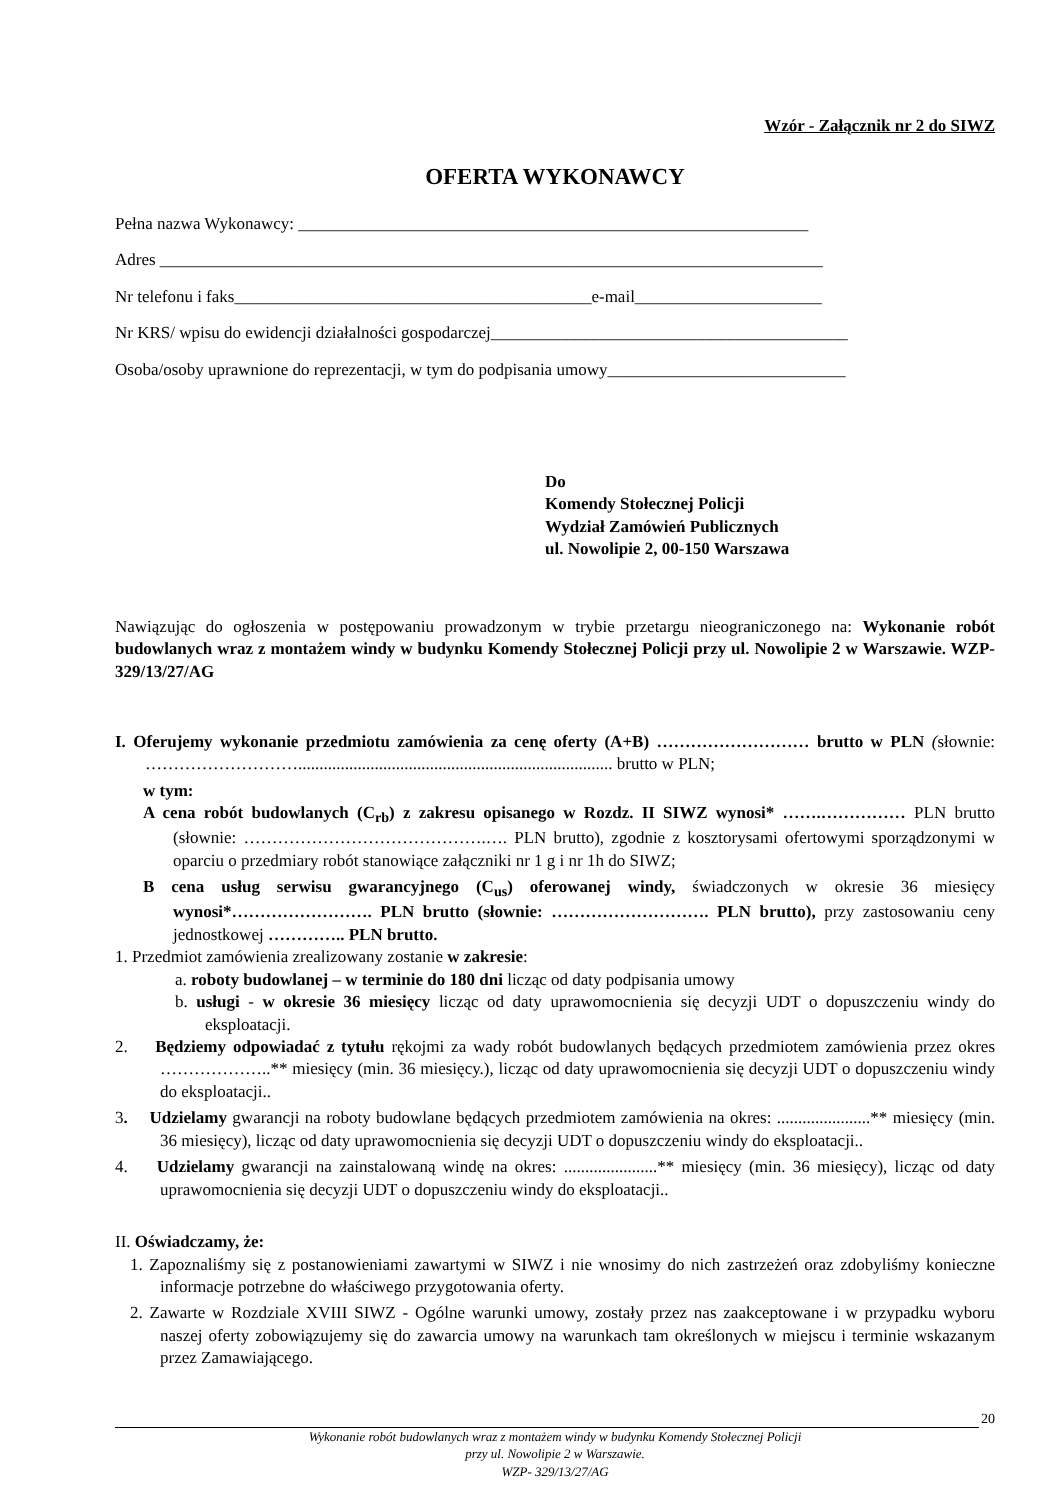Wzór - Załącznik nr 2 do SIWZ
OFERTA WYKONAWCY
Pełna nazwa Wykonawcy: ____________________________________________________________
Adres ______________________________________________________________________________
Nr telefonu i faks__________________________________________e-mail______________________
Nr KRS/ wpisu do ewidencji działalności gospodarczej__________________________________________
Osoba/osoby uprawnione do reprezentacji, w tym do podpisania umowy____________________________
Do
Komendy Stołecznej Policji
Wydział Zamówień Publicznych
ul. Nowolipie 2, 00-150 Warszawa
Nawiązując do ogłoszenia w postępowaniu prowadzonym w trybie przetargu nieograniczonego na: Wykonanie robót budowlanych wraz z montażem windy w budynku Komendy Stołecznej Policji przy ul. Nowolipie 2 w Warszawie. WZP- 329/13/27/AG
I. Oferujemy wykonanie przedmiotu zamówienia za cenę oferty (A+B) ……………………… brutto w PLN (słownie: ……………………….......................................................................... brutto w PLN;
w tym:
A cena robót budowlanych (C<sub>rb</sub>) z zakresu opisanego w Rozdz. II SIWZ wynosi* …….…………… PLN brutto (słownie: …………………………………….…. PLN brutto), zgodnie z kosztorysami ofertowymi sporządzonymi w oparciu o przedmiary robót stanowiące załączniki nr 1 g i nr 1h do SIWZ;
B cena usług serwisu gwarancyjnego (C<sub>us</sub>) oferowanej windy, świadczonych w okresie 36 miesięcy wynosi*……………………. PLN brutto (słownie: ………………………. PLN brutto), przy zastosowaniu ceny jednostkowej ………….. PLN brutto.
1. Przedmiot zamówienia zrealizowany zostanie w zakresie:
a. roboty budowlanej – w terminie do 180 dni licząc od daty podpisania umowy
b. usługi - w okresie 36 miesięcy licząc od daty uprawomocnienia się decyzji UDT o dopuszczeniu windy do eksploatacji.
2. Będziemy odpowiadać z tytułu rękojmi za wady robót budowlanych będących przedmiotem zamówienia przez okres ………………..** miesięcy (min. 36 miesięcy.), licząc od daty uprawomocnienia się decyzji UDT o dopuszczeniu windy do eksploatacji..
3. Udzielamy gwarancji na roboty budowlane będących przedmiotem zamówienia na okres: ......................** miesięcy (min. 36 miesięcy), licząc od daty uprawomocnienia się decyzji UDT o dopuszczeniu windy do eksploatacji..
4. Udzielamy gwarancji na zainstalowaną windę na okres: ......................** miesięcy (min. 36 miesięcy), licząc od daty uprawomocnienia się decyzji UDT o dopuszczeniu windy do eksploatacji..
II. Oświadczamy, że:
1. Zapoznaliśmy się z postanowieniami zawartymi w SIWZ i nie wnosimy do nich zastrzeżeń oraz zdobyliśmy konieczne informacje potrzebne do właściwego przygotowania oferty.
2. Zawarte w Rozdziale XVIII SIWZ - Ogólne warunki umowy, zostały przez nas zaakceptowane i w przypadku wyboru naszej oferty zobowiązujemy się do zawarcia umowy na warunkach tam określonych w miejscu i terminie wskazanym przez Zamawiającego.
20
Wykonanie robót budowlanych wraz z montażem windy w budynku Komendy Stołecznej Policji
przy ul. Nowolipie 2 w Warszawie.
WZP- 329/13/27/AG